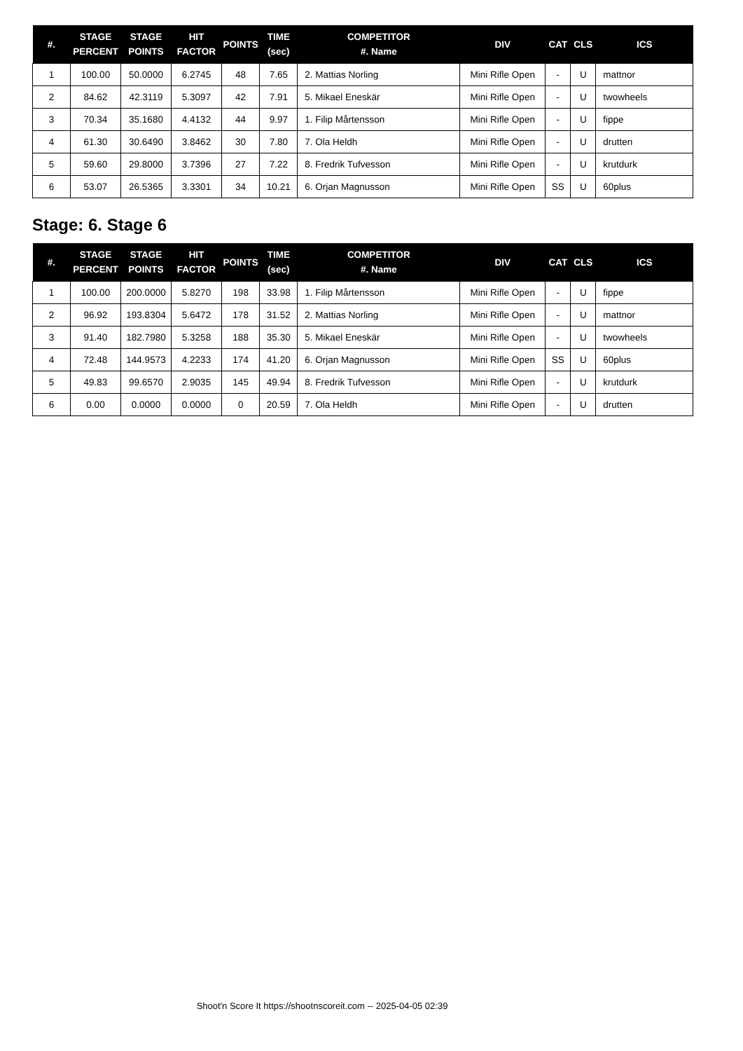| #. | STAGE PERCENT | STAGE POINTS | HIT FACTOR | POINTS | TIME (sec) | COMPETITOR #. Name | DIV | CAT | CLS | ICS |
| --- | --- | --- | --- | --- | --- | --- | --- | --- | --- | --- |
| 1 | 100.00 | 50.0000 | 6.2745 | 48 | 7.65 | 2. Mattias Norling | Mini Rifle Open | - | U | mattnor |
| 2 | 84.62 | 42.3119 | 5.3097 | 42 | 7.91 | 5. Mikael Eneskär | Mini Rifle Open | - | U | twowheels |
| 3 | 70.34 | 35.1680 | 4.4132 | 44 | 9.97 | 1. Filip Mårtensson | Mini Rifle Open | - | U | fippe |
| 4 | 61.30 | 30.6490 | 3.8462 | 30 | 7.80 | 7. Ola Heldh | Mini Rifle Open | - | U | drutten |
| 5 | 59.60 | 29.8000 | 3.7396 | 27 | 7.22 | 8. Fredrik Tufvesson | Mini Rifle Open | - | U | krutdurk |
| 6 | 53.07 | 26.5365 | 3.3301 | 34 | 10.21 | 6. Orjan Magnusson | Mini Rifle Open | SS | U | 60plus |
Stage: 6. Stage 6
| #. | STAGE PERCENT | STAGE POINTS | HIT FACTOR | POINTS | TIME (sec) | COMPETITOR #. Name | DIV | CAT | CLS | ICS |
| --- | --- | --- | --- | --- | --- | --- | --- | --- | --- | --- |
| 1 | 100.00 | 200.0000 | 5.8270 | 198 | 33.98 | 1. Filip Mårtensson | Mini Rifle Open | - | U | fippe |
| 2 | 96.92 | 193.8304 | 5.6472 | 178 | 31.52 | 2. Mattias Norling | Mini Rifle Open | - | U | mattnor |
| 3 | 91.40 | 182.7980 | 5.3258 | 188 | 35.30 | 5. Mikael Eneskär | Mini Rifle Open | - | U | twowheels |
| 4 | 72.48 | 144.9573 | 4.2233 | 174 | 41.20 | 6. Orjan Magnusson | Mini Rifle Open | SS | U | 60plus |
| 5 | 49.83 | 99.6570 | 2.9035 | 145 | 49.94 | 8. Fredrik Tufvesson | Mini Rifle Open | - | U | krutdurk |
| 6 | 0.00 | 0.0000 | 0.0000 | 0 | 20.59 | 7. Ola Heldh | Mini Rifle Open | - | U | drutten |
Shoot'n Score It https://shootnscoreit.com -- 2025-04-05 02:39